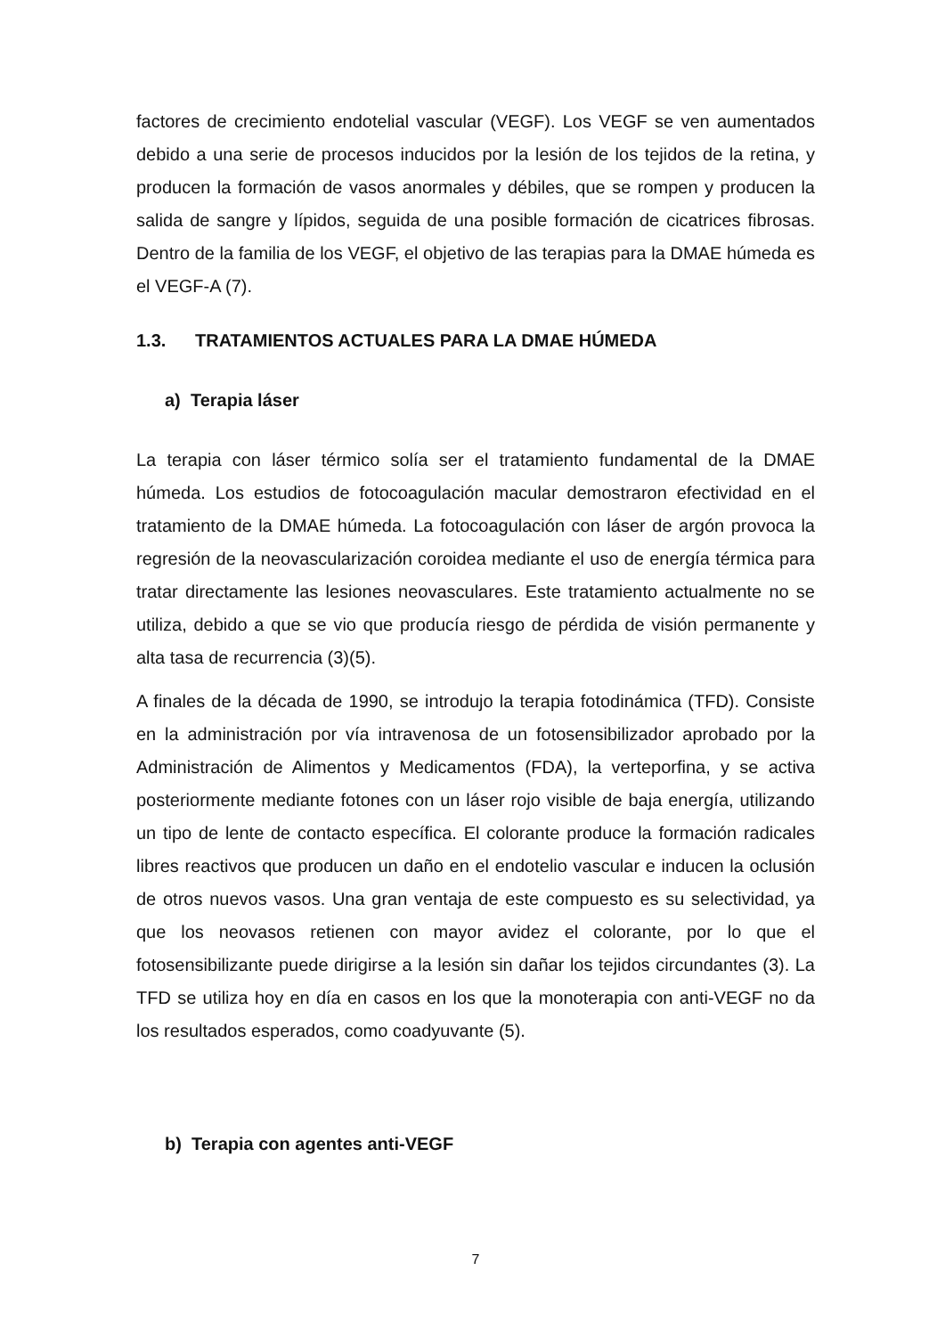factores de crecimiento endotelial vascular (VEGF). Los VEGF se ven aumentados debido a una serie de procesos inducidos por la lesión de los tejidos de la retina, y producen la formación de vasos anormales y débiles, que se rompen y producen la salida de sangre y lípidos, seguida de una posible formación de cicatrices fibrosas. Dentro de la familia de los VEGF, el objetivo de las terapias para la DMAE húmeda es el VEGF-A (7).
1.3. TRATAMIENTOS ACTUALES PARA LA DMAE HÚMEDA
a) Terapia láser
La terapia con láser térmico solía ser el tratamiento fundamental de la DMAE húmeda. Los estudios de fotocoagulación macular demostraron efectividad en el tratamiento de la DMAE húmeda. La fotocoagulación con láser de argón provoca la regresión de la neovascularización coroidea mediante el uso de energía térmica para tratar directamente las lesiones neovasculares. Este tratamiento actualmente no se utiliza, debido a que se vio que producía riesgo de pérdida de visión permanente y alta tasa de recurrencia (3)(5).
A finales de la década de 1990, se introdujo la terapia fotodinámica (TFD). Consiste en la administración por vía intravenosa de un fotosensibilizador aprobado por la Administración de Alimentos y Medicamentos (FDA), la verteporfina, y se activa posteriormente mediante fotones con un láser rojo visible de baja energía, utilizando un tipo de lente de contacto específica. El colorante produce la formación radicales libres reactivos que producen un daño en el endotelio vascular e inducen la oclusión de otros nuevos vasos. Una gran ventaja de este compuesto es su selectividad, ya que los neovasos retienen con mayor avidez el colorante, por lo que el fotosensibilizante puede dirigirse a la lesión sin dañar los tejidos circundantes (3). La TFD se utiliza hoy en día en casos en los que la monoterapia con anti-VEGF no da los resultados esperados, como coadyuvante (5).
b) Terapia con agentes anti-VEGF
7